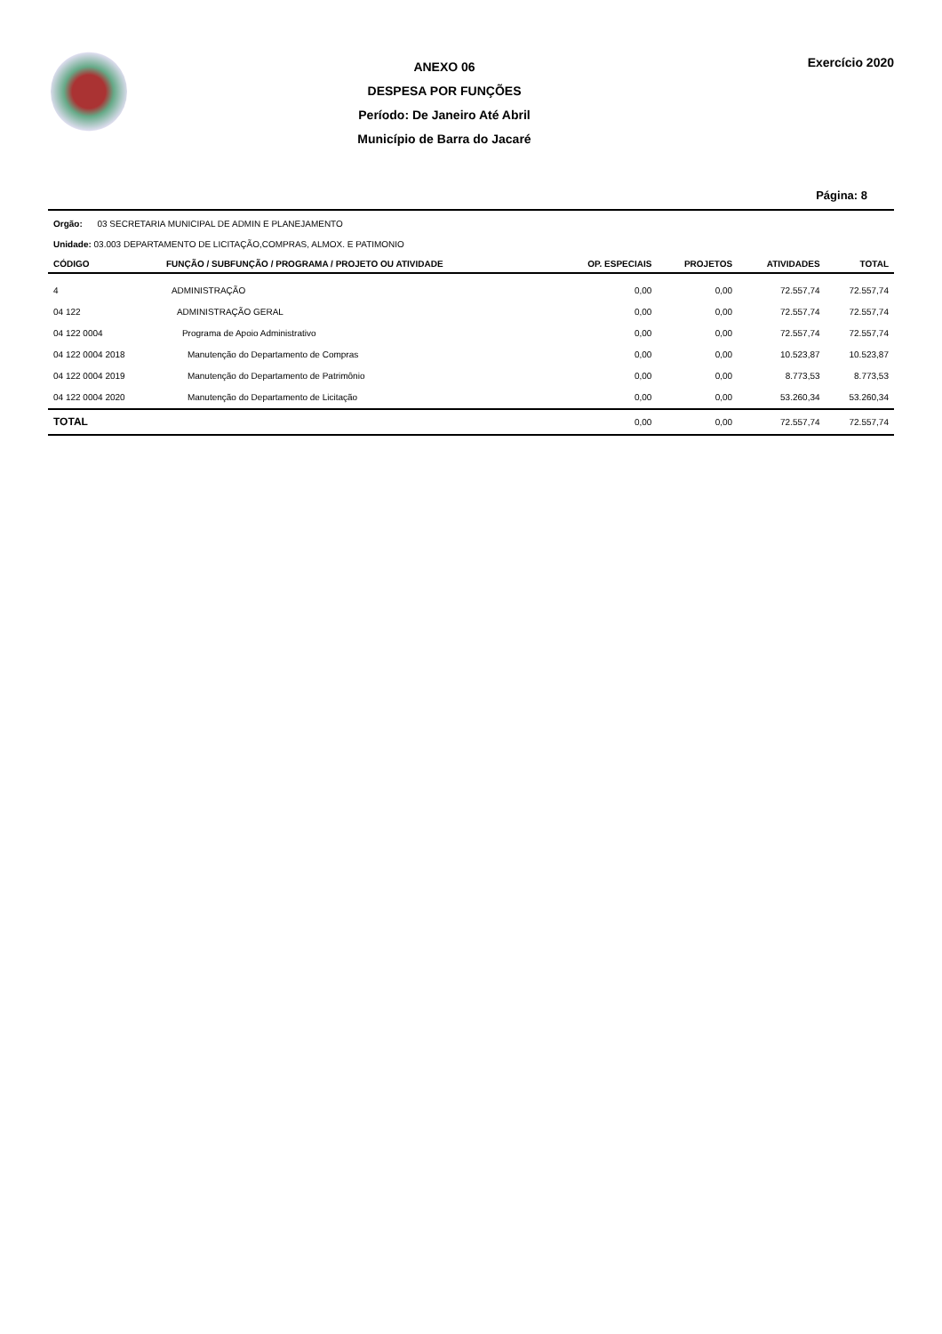ANEXO 06
DESPESA POR FUNÇÕES
Período: De Janeiro Até Abril
Município de Barra do Jacaré
Exercício 2020
Página: 8
Orgão: 03 SECRETARIA MUNICIPAL DE ADMIN E PLANEJAMENTO
Unidade: 03.003 DEPARTAMENTO DE LICITAÇÃO,COMPRAS, ALMOX. E PATIMONIO
| CÓDIGO | FUNÇÃO / SUBFUNÇÃO / PROGRAMA / PROJETO OU ATIVIDADE | OP. ESPECIAIS | PROJETOS | ATIVIDADES | TOTAL |
| --- | --- | --- | --- | --- | --- |
| 4 | ADMINISTRAÇÃO | 0,00 | 0,00 | 72.557,74 | 72.557,74 |
| 04 122 | ADMINISTRAÇÃO GERAL | 0,00 | 0,00 | 72.557,74 | 72.557,74 |
| 04 122 0004 | Programa de Apoio Administrativo | 0,00 | 0,00 | 72.557,74 | 72.557,74 |
| 04 122 0004 2018 | Manutenção do Departamento de Compras | 0,00 | 0,00 | 10.523,87 | 10.523,87 |
| 04 122 0004 2019 | Manutenção do Departamento de Patrimônio | 0,00 | 0,00 | 8.773,53 | 8.773,53 |
| 04 122 0004 2020 | Manutenção do Departamento de Licitação | 0,00 | 0,00 | 53.260,34 | 53.260,34 |
| TOTAL | | 0,00 | 0,00 | 72.557,74 | 72.557,74 |